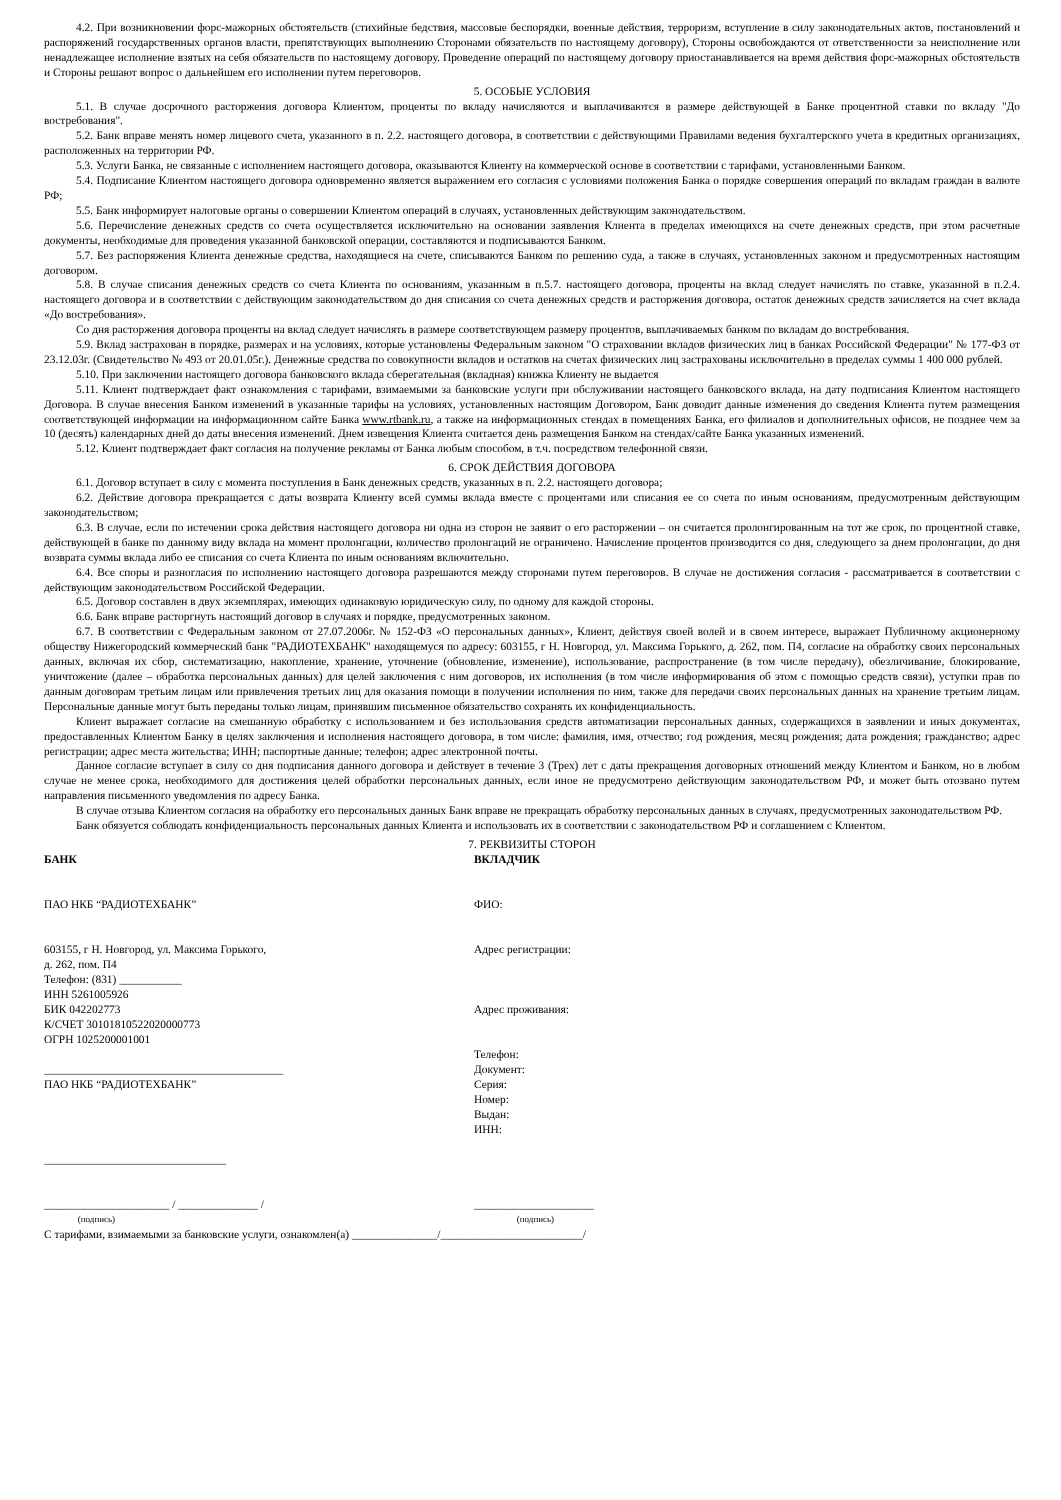4.2. При возникновении форс-мажорных обстоятельств (стихийные бедствия, массовые беспорядки, военные действия, терроризм, вступление в силу законодательных актов, постановлений и распоряжений государственных органов власти, препятствующих выполнению Сторонами обязательств по настоящему договору), Стороны освобождаются от ответственности за неисполнение или ненадлежащее исполнение взятых на себя обязательств по настоящему договору. Проведение операций по настоящему договору приостанавливается на время действия форс-мажорных обстоятельств и Стороны решают вопрос о дальнейшем его исполнении путем переговоров.
5. ОСОБЫЕ УСЛОВИЯ
5.1. В случае досрочного расторжения договора Клиентом, проценты по вкладу начисляются и выплачиваются в размере действующей в Банке процентной ставки по вкладу "До востребования".
5.2. Банк вправе менять номер лицевого счета, указанного в п. 2.2. настоящего договора, в соответствии с действующими Правилами ведения бухгалтерского учета в кредитных организациях, расположенных на территории РФ.
5.3. Услуги Банка, не связанные с исполнением настоящего договора, оказываются Клиенту на коммерческой основе в соответствии с тарифами, установленными Банком.
5.4. Подписание Клиентом настоящего договора одновременно является выражением его согласия с условиями положения Банка о порядке совершения операций по вкладам граждан в валюте РФ;
5.5. Банк информирует налоговые органы о совершении Клиентом операций в случаях, установленных действующим законодательством.
5.6. Перечисление денежных средств со счета осуществляется исключительно на основании заявления Клиента в пределах имеющихся на счете денежных средств, при этом расчетные документы, необходимые для проведения указанной банковской операции, составляются и подписываются Банком.
5.7. Без распоряжения Клиента денежные средства, находящиеся на счете, списываются Банком по решению суда, а также в случаях, установленных законом и предусмотренных настоящим договором.
5.8. В случае списания денежных средств со счета Клиента по основаниям, указанным в п.5.7. настоящего договора, проценты на вклад следует начислять по ставке, указанной в п.2.4. настоящего договора и в соответствии с действующим законодательством до дня списания со счета денежных средств и расторжения договора, остаток денежных средств зачисляется на счет вклада «До востребования».
Со дня расторжения договора проценты на вклад следует начислять в размере соответствующем размеру процентов, выплачиваемых банком по вкладам до востребования.
5.9. Вклад застрахован в порядке, размерах и на условиях, которые установлены Федеральным законом "О страховании вкладов физических лиц в банках Российской Федерации" № 177-ФЗ от 23.12.03г. (Свидетельство № 493 от 20.01.05г.). Денежные средства по совокупности вкладов и остатков на счетах физических лиц застрахованы исключительно в пределах суммы 1 400 000 рублей.
5.10. При заключении настоящего договора банковского вклада сберегательная (вкладная) книжка Клиенту не выдается
5.11. Клиент подтверждает факт ознакомления с тарифами, взимаемыми за банковские услуги при обслуживании настоящего банковского вклада, на дату подписания Клиентом настоящего Договора. В случае внесения Банком изменений в указанные тарифы на условиях, установленных настоящим Договором, Банк доводит данные изменения до сведения Клиента путем размещения соответствующей информации на информационном сайте Банка www.rtbank.ru, а также на информационных стендах в помещениях Банка, его филиалов и дополнительных офисов, не позднее чем за 10 (десять) календарных дней до даты внесения изменений. Днем извещения Клиента считается день размещения Банком на стендах/сайте Банка указанных изменений.
5.12. Клиент подтверждает факт согласия на получение рекламы от Банка любым способом, в т.ч. посредством телефонной связи.
6. СРОК ДЕЙСТВИЯ ДОГОВОРА
6.1. Договор вступает в силу с момента поступления в Банк денежных средств, указанных в п. 2.2. настоящего договора;
6.2. Действие договора прекращается с даты возврата Клиенту всей суммы вклада вместе с процентами или списания ее со счета по иным основаниям, предусмотренным действующим законодательством;
6.3. В случае, если по истечении срока действия настоящего договора ни одна из сторон не заявит о его расторжении – он считается пролонгированным на тот же срок, по процентной ставке, действующей в банке по данному виду вклада на момент пролонгации, количество пролонгаций не ограничено. Начисление процентов производится со дня, следующего за днем пролонгации, до дня возврата суммы вклада либо ее списания со счета Клиента по иным основаниям включительно.
6.4. Все споры и разногласия по исполнению настоящего договора разрешаются между сторонами путем переговоров. В случае не достижения согласия - рассматривается в соответствии с действующим законодательством Российской Федерации.
6.5. Договор составлен в двух экземплярах, имеющих одинаковую юридическую силу, по одному для каждой стороны.
6.6. Банк вправе расторгнуть настоящий договор в случаях и порядке, предусмотренных законом.
6.7. В соответствии с Федеральным законом от 27.07.2006г. № 152-ФЗ «О персональных данных», Клиент, действуя своей волей и в своем интересе, выражает Публичному акционерному обществу Нижегородский коммерческий банк "РАДИОТЕХБАНК" находящемуся по адресу: 603155, г Н. Новгород, ул. Максима Горького, д. 262, пом. П4, согласие на обработку своих персональных данных, включая их сбор, систематизацию, накопление, хранение, уточнение (обновление, изменение), использование, распространение (в том числе передачу), обезличивание, блокирование, уничтожение (далее – обработка персональных данных) для целей заключения с ним договоров, их исполнения (в том числе информирования об этом с помощью средств связи), уступки прав по данным договорам третьим лицам или привлечения третьих лиц для оказания помощи в получении исполнения по ним, также для передачи своих персональных данных на хранение третьим лицам. Персональные данные могут быть переданы только лицам, принявшим письменное обязательство сохранять их конфиденциальность.
Клиент выражает согласие на смешанную обработку с использованием и без использования средств автоматизации персональных данных, содержащихся в заявлении и иных документах, предоставленных Клиентом Банку в целях заключения и исполнения настоящего договора, в том числе: фамилия, имя, отчество; год рождения, месяц рождения; дата рождения; гражданство; адрес регистрации; адрес места жительства; ИНН; паспортные данные; телефон; адрес электронной почты.
Данное согласие вступает в силу со дня подписания данного договора и действует в течение 3 (Трех) лет с даты прекращения договорных отношений между Клиентом и Банком, но в любом случае не менее срока, необходимого для достижения целей обработки персональных данных, если иное не предусмотрено действующим законодательством РФ, и может быть отозвано путем направления письменного уведомления по адресу Банка.
В случае отзыва Клиентом согласия на обработку его персональных данных Банк вправе не прекращать обработку персональных данных в случаях, предусмотренных законодательством РФ.
Банк обязуется соблюдать конфиденциальность персональных данных Клиента и использовать их в соответствии с законодательством РФ и соглашением с Клиентом.
7. РЕКВИЗИТЫ СТОРОН
БАНК
ПАО НКБ “РАДИОТЕХБАНК”
603155, г Н. Новгород, ул. Максима Горького,
д. 262, пом. П4
Телефон: (831) ___________
ИНН 5261005926
БИК 042202773
К/СЧЕТ 30101810522020000773
ОГРН 1025200001001
__________________________________________
ПАО НКБ “РАДИОТЕХБАНК”
________________________________
______________________ / ______________ /
(подпись)
ВКЛАДЧИК
ФИО:
Адрес регистрации:
Адрес проживания:
Телефон:
Документ:
Серия:
Номер:
Выдан:
ИНН:
_____________________
(подпись)
С тарифами, взимаемыми за банковские услуги, ознакомлен(а) _______________/_________________________/